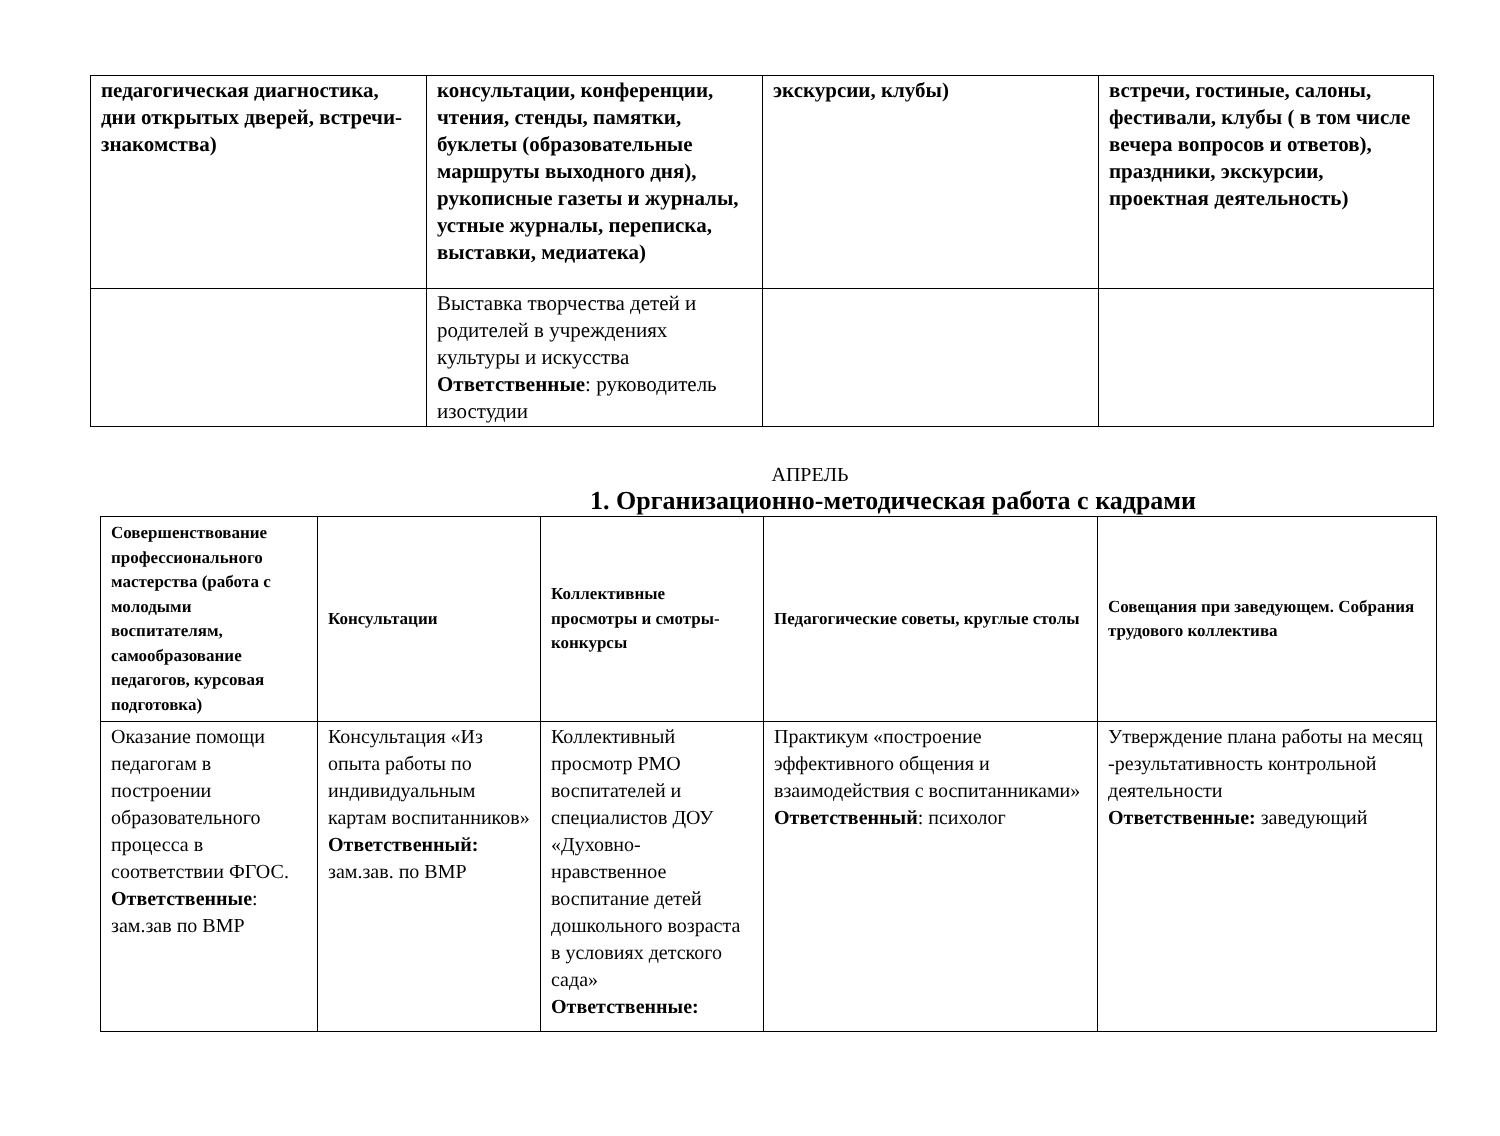| педагогическая диагностика, дни открытых дверей, встречи-знакомства) | консультации, конференции, чтения, стенды, памятки, буклеты (образовательные маршруты выходного дня), рукописные газеты и журналы, устные журналы, переписка, выставки, медиатека) | экскурсии, клубы) | встречи, гостиные, салоны, фестивали, клубы ( в том числе вечера вопросов и ответов), праздники, экскурсии, проектная деятельность) |
| | Выставка творчества детей и родителей в учреждениях культуры и искусства Ответственные : руководитель изостудии | | |
АПРЕЛЬ
1. Организационно-методическая работа с кадрами
| Совершенствование профессионального мастерства (работа с молодыми воспитателям, самообразование педагогов, курсовая подготовка) | Консультации | Коллективные просмотры и смотры-конкурсы | Педагогические советы, круглые столы | Совещания при заведующем. Собрания трудового коллектива |
| --- | --- | --- | --- | --- |
| Оказание помощи педагогам в построении образовательного процесса в соответствии ФГОС. Ответственные : зам.зав по ВМР | Консультация «Из опыта работы по индивидуальным картам воспитанников» Ответственный: зам.зав. по ВМР | Коллективный просмотр РМО воспитателей и специалистов ДОУ «Духовно-нравственное воспитание детей дошкольного возраста в условиях детского сада» Ответственные: | Практикум «построение эффективного общения и взаимодействия с воспитанниками» Ответственный : психолог | Утверждение плана работы на месяц -результативность контрольной деятельности Ответственные: заведующий |